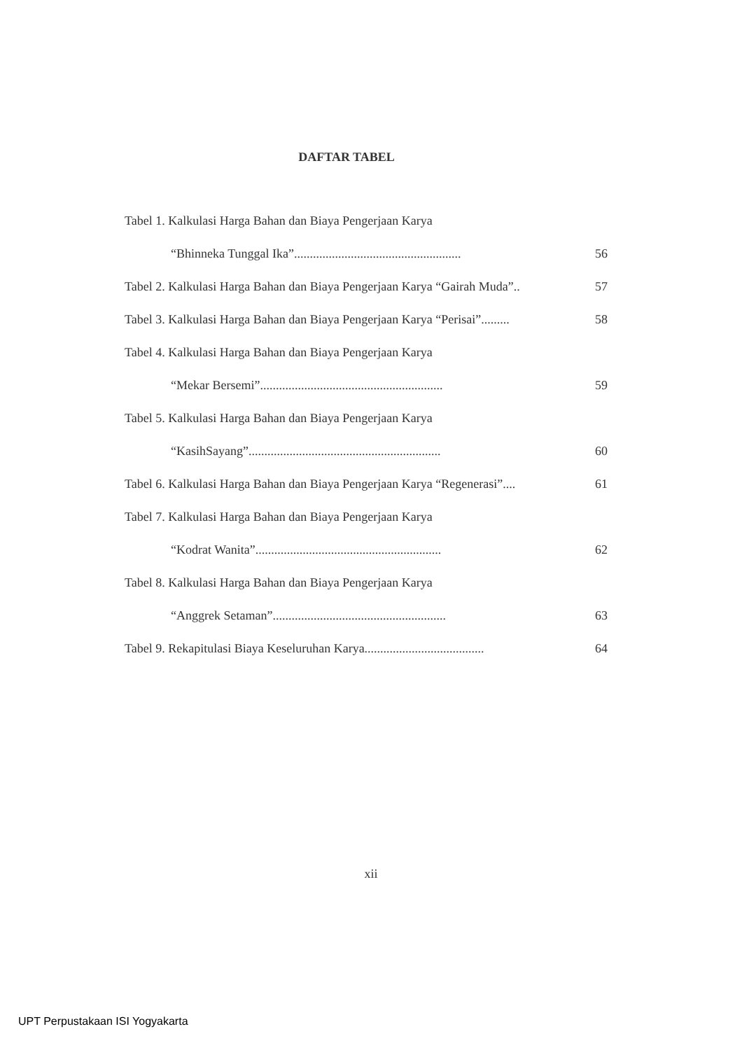DAFTAR TABEL
Tabel 1. Kalkulasi Harga Bahan dan Biaya Pengerjaan Karya
“Bhinneka Tunggal Ika”..................................................... 56
Tabel 2. Kalkulasi Harga Bahan dan Biaya Pengerjaan Karya “Gairah Muda”.. 57
Tabel 3. Kalkulasi Harga Bahan dan Biaya Pengerjaan Karya “Perisai”......... 58
Tabel 4. Kalkulasi Harga Bahan dan Biaya Pengerjaan Karya
“Mekar Bersemi”.......................................................... 59
Tabel 5. Kalkulasi Harga Bahan dan Biaya Pengerjaan Karya
“KasihSayang”............................................................. 60
Tabel 6. Kalkulasi Harga Bahan dan Biaya Pengerjaan Karya “Regenerasi”.... 61
Tabel 7. Kalkulasi Harga Bahan dan Biaya Pengerjaan Karya
“Kodrat Wanita”........................................................... 62
Tabel 8. Kalkulasi Harga Bahan dan Biaya Pengerjaan Karya
“Anggrek Setaman”....................................................... 63
Tabel 9. Rekapitulasi Biaya Keseluruhan Karya...................................... 64
xii
UPT Perpustakaan ISI Yogyakarta